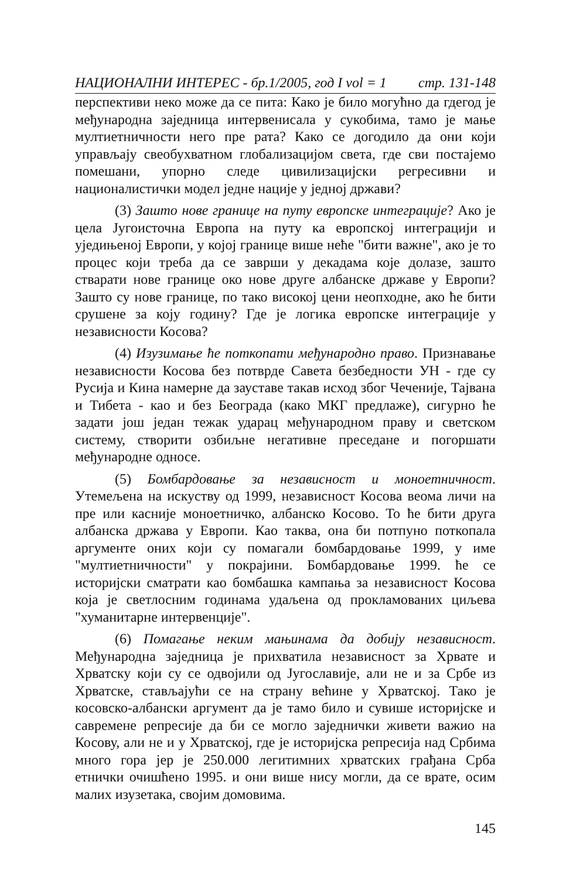НАЦИОНАЛНИ ИНТЕРЕС - бр.1/2005, год I vol = 1 стр. 131-148
перспективи неко може да се пита: Како је било могућно да гдегод је међународна заједница интервенисала у сукобима, тамо је мање мултиетничности него пре рата? Како се догодило да они који управљају свеобухватном глобализацијом света, где сви постајемо помешани, упорно следе цивилизацијски регресивни и националистички модел једне нације у једној држави?
(3) Зашто нове границе на путу европске интеграције? Ако је цела Југоисточна Европа на путу ка европској интеграцији и уједињеној Европи, у којој границе више неће "бити важне", ако је то процес који треба да се заврши у декадама које долазе, зашто стварати нове границе око нове друге албанске државе у Европи? Зашто су нове границе, по тако високој цени неопходне, ако ће бити срушене за коју годину? Где је логика европске интеграције у независности Косова?
(4) Изузимање ће поткопати међународно право. Признавање независности Косова без потврде Савета безбедности УН - где су Русија и Кина намерне да зауставе такав исход због Чеченије, Тајвана и Тибета - као и без Београда (како МКГ предлаже), сигурно ће задати још један тежак ударац међународном праву и светском систему, створити озбиљне негативне преседане и погоршати међународне односе.
(5) Бомбардовање за независност и моноетничност. Утемељена на искуству од 1999, независност Косова веома личи на пре или касније моноетничко, албанско Косово. То ће бити друга албанска држава у Европи. Као таква, она би потпуно поткопала аргументе оних који су помагали бомбардовање 1999, у име "мултиетничности" у покрајини. Бомбардовање 1999. ће се историјски сматрати као бомбашка кампања за независност Косова која је светлосним годинама удаљена од прокламованих циљева "хуманитарне интервенције".
(6) Помагање неким мањинама да добију независност. Међународна заједница је прихватила независност за Хрвате и Хрватску који су се одвојили од Југославије, али не и за Србе из Хрватске, стављајући се на страну већине у Хрватској. Тако је косовско-албански аргумент да је тамо било и сувише историјске и савремене репресије да би се могло заједнички живети важио на Косову, али не и у Хрватској, где је историјска репресија над Србима много гора јер је 250.000 легитимних хрватских грађана Срба етнички очишћено 1995. и они више нису могли, да се врате, осим малих изузетака, својим домовима.
145